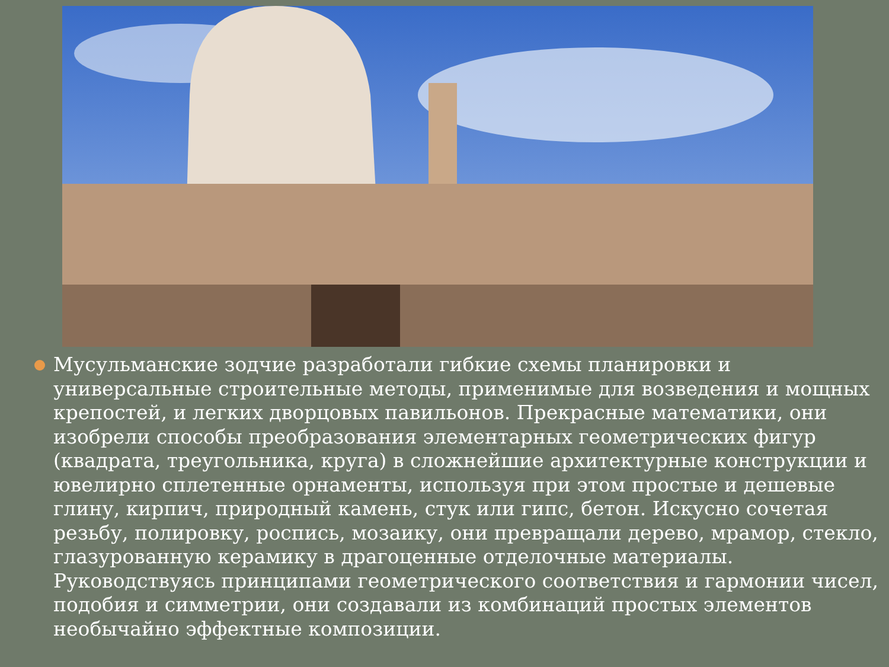Мусульманские зодчие разработали гибкие схемы планировки и универсальные строительные методы, применимые для возведения и мощных крепостей, и легких дворцовых павильонов. Прекрасные математики, они изобрели способы преобразования элементарных геометрических фигур (квадрата, треугольника, круга) в сложнейшие архитектурные конструкции и ювелирно сплетенные орнаменты, используя при этом простые и дешевые глину, кирпич, природный камень, стук или гипс, бетон. Искусно сочетая резьбу, полировку, роспись, мозаику, они превращали дерево, мрамор, стекло, глазурованную керамику в драгоценные отделочные материалы. Руководствуясь принципами геометрического соответствия и гармонии чисел, подобия и симметрии, они создавали из комбинаций простых элементов необычайно эффектные композиции.